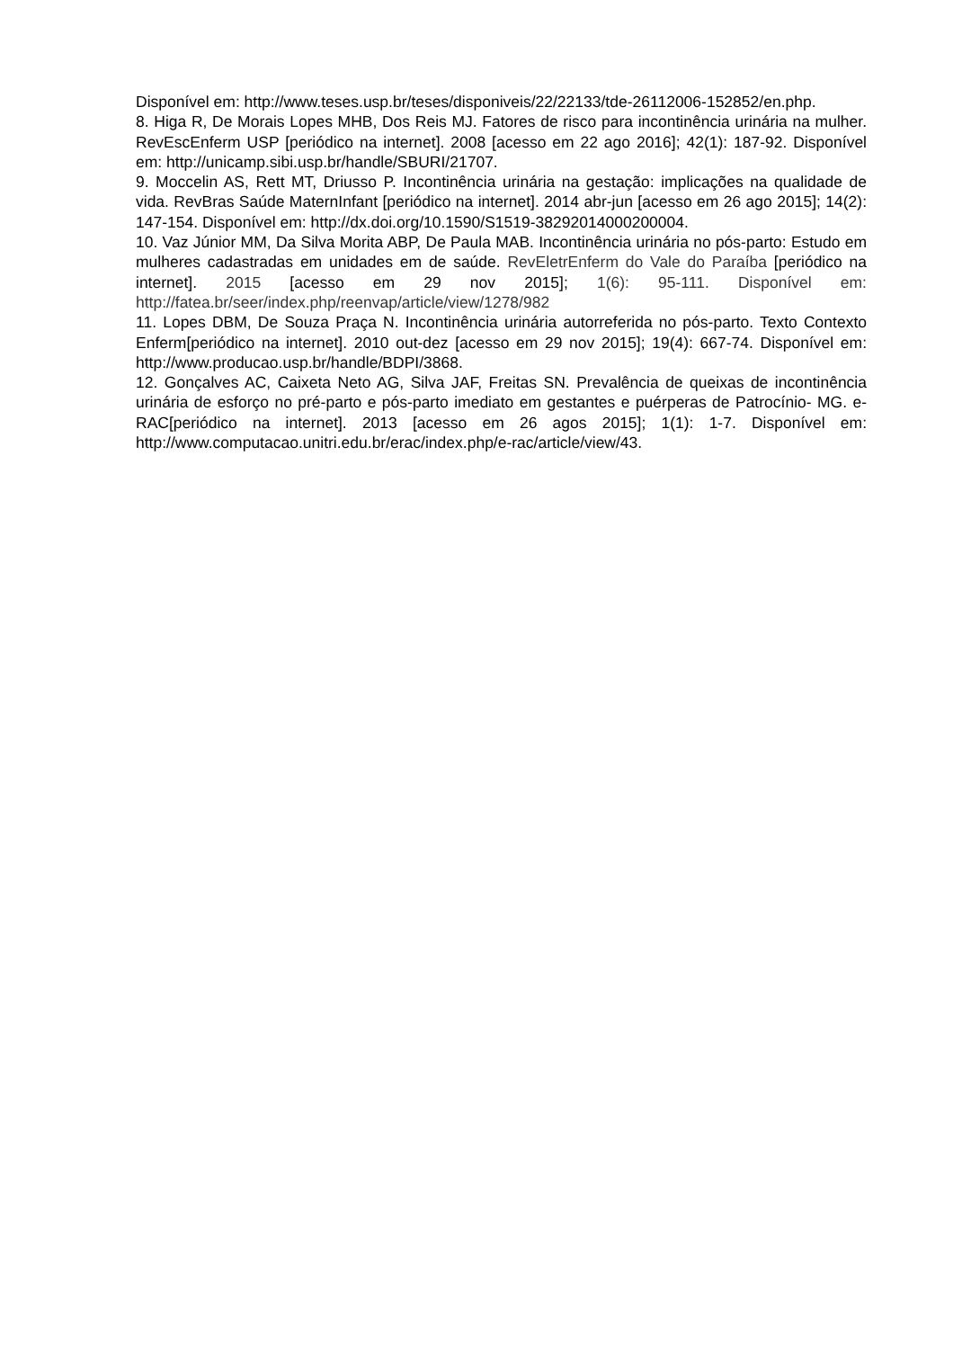Disponível em: http://www.teses.usp.br/teses/disponiveis/22/22133/tde-26112006-152852/en.php.
8. Higa R, De Morais Lopes MHB, Dos Reis MJ. Fatores de risco para incontinência urinária na mulher. RevEscEnferm USP [periódico na internet]. 2008 [acesso em 22 ago 2016]; 42(1): 187-92. Disponível em: http://unicamp.sibi.usp.br/handle/SBURI/21707.
9. Moccelin AS, Rett MT, Driusso P. Incontinência urinária na gestação: implicações na qualidade de vida. RevBras Saúde MaternInfant [periódico na internet]. 2014 abr-jun [acesso em 26 ago 2015]; 14(2): 147-154. Disponível em: http://dx.doi.org/10.1590/S1519-38292014000200004.
10. Vaz Júnior MM, Da Silva Morita ABP, De Paula MAB. Incontinência urinária no pós-parto: Estudo em mulheres cadastradas em unidades em de saúde. RevEletrEnferm do Vale do Paraíba [periódico na internet]. 2015 [acesso em 29 nov 2015]; 1(6): 95-111. Disponível em: http://fatea.br/seer/index.php/reenvap/article/view/1278/982
11. Lopes DBM, De Souza Praça N. Incontinência urinária autorreferida no pós-parto. Texto Contexto Enferm[periódico na internet]. 2010 out-dez [acesso em 29 nov 2015]; 19(4): 667-74. Disponível em: http://www.producao.usp.br/handle/BDPI/3868.
12. Gonçalves AC, Caixeta Neto AG, Silva JAF, Freitas SN. Prevalência de queixas de incontinência urinária de esforço no pré-parto e pós-parto imediato em gestantes e puérperas de Patrocínio- MG. e-RAC[periódico na internet]. 2013 [acesso em 26 agos 2015]; 1(1): 1-7. Disponível em: http://www.computacao.unitri.edu.br/erac/index.php/e-rac/article/view/43.